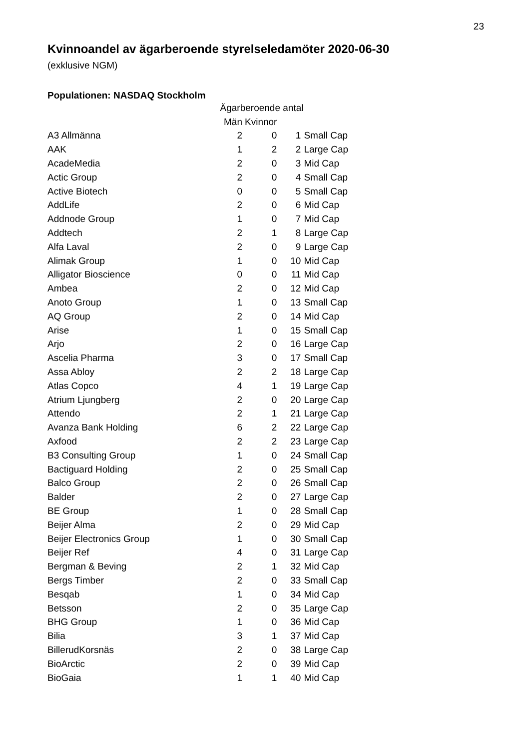23
Kvinnoandel av ägarberoende styrelseledamöter 2020-06-30
(exklusive NGM)
Populationen: NASDAQ Stockholm
| | Ägarberoende antal | | | |
| --- | --- | --- | --- | --- |
| | Män | Kvinnor | | |
| A3 Allmänna | 2 | 0 | 1 | Small Cap |
| AAK | 1 | 2 | 2 | Large Cap |
| AcadeMedia | 2 | 0 | 3 | Mid Cap |
| Actic Group | 2 | 0 | 4 | Small Cap |
| Active Biotech | 0 | 0 | 5 | Small Cap |
| AddLife | 2 | 0 | 6 | Mid Cap |
| Addnode Group | 1 | 0 | 7 | Mid Cap |
| Addtech | 2 | 1 | 8 | Large Cap |
| Alfa Laval | 2 | 0 | 9 | Large Cap |
| Alimak Group | 1 | 0 | 10 | Mid Cap |
| Alligator Bioscience | 0 | 0 | 11 | Mid Cap |
| Ambea | 2 | 0 | 12 | Mid Cap |
| Anoto Group | 1 | 0 | 13 | Small Cap |
| AQ Group | 2 | 0 | 14 | Mid Cap |
| Arise | 1 | 0 | 15 | Small Cap |
| Arjo | 2 | 0 | 16 | Large Cap |
| Ascelia Pharma | 3 | 0 | 17 | Small Cap |
| Assa Abloy | 2 | 2 | 18 | Large Cap |
| Atlas Copco | 4 | 1 | 19 | Large Cap |
| Atrium Ljungberg | 2 | 0 | 20 | Large Cap |
| Attendo | 2 | 1 | 21 | Large Cap |
| Avanza Bank Holding | 6 | 2 | 22 | Large Cap |
| Axfood | 2 | 2 | 23 | Large Cap |
| B3 Consulting Group | 1 | 0 | 24 | Small Cap |
| Bactiguard Holding | 2 | 0 | 25 | Small Cap |
| Balco Group | 2 | 0 | 26 | Small Cap |
| Balder | 2 | 0 | 27 | Large Cap |
| BE Group | 1 | 0 | 28 | Small Cap |
| Beijer Alma | 2 | 0 | 29 | Mid Cap |
| Beijer Electronics Group | 1 | 0 | 30 | Small Cap |
| Beijer Ref | 4 | 0 | 31 | Large Cap |
| Bergman & Beving | 2 | 1 | 32 | Mid Cap |
| Bergs Timber | 2 | 0 | 33 | Small Cap |
| Besqab | 1 | 0 | 34 | Mid Cap |
| Betsson | 2 | 0 | 35 | Large Cap |
| BHG Group | 1 | 0 | 36 | Mid Cap |
| Bilia | 3 | 1 | 37 | Mid Cap |
| BillerudKorsnäs | 2 | 0 | 38 | Large Cap |
| BioArctic | 2 | 0 | 39 | Mid Cap |
| BioGaia | 1 | 1 | 40 | Mid Cap |